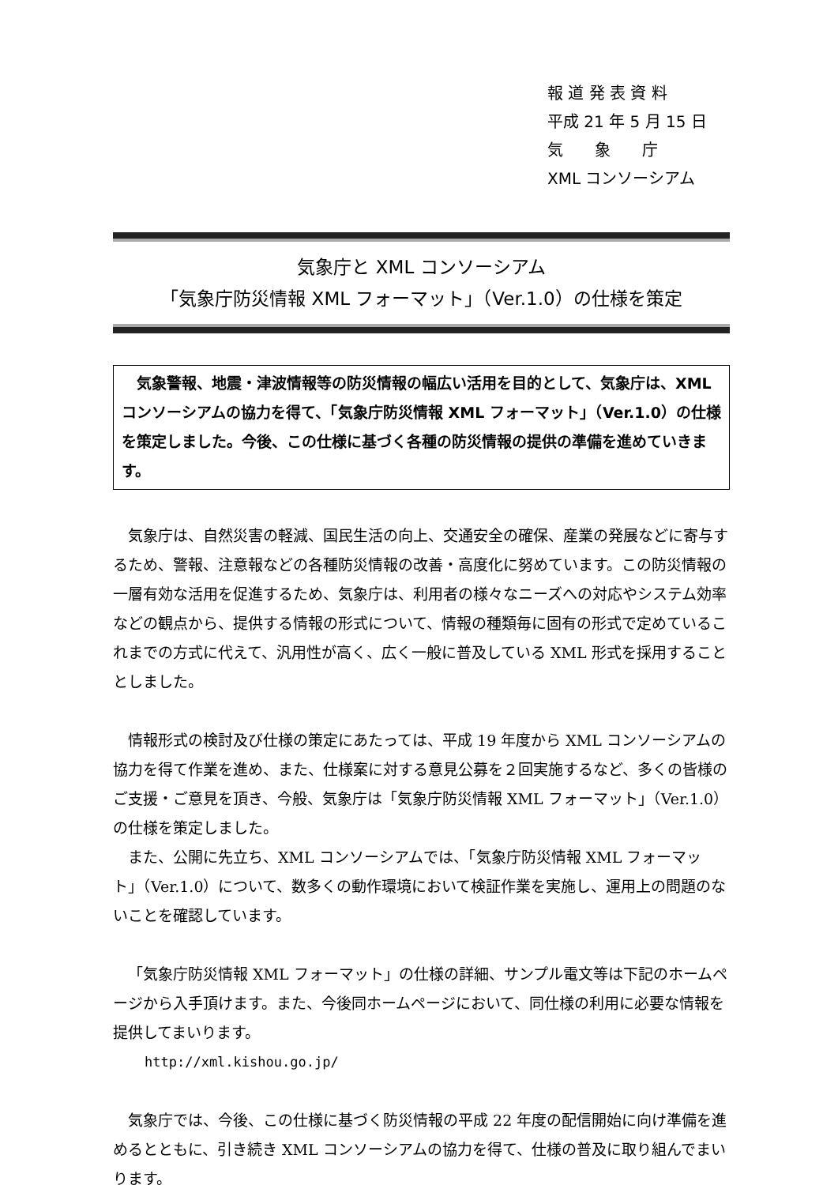報 道 発 表 資 料
平成 21 年 5 月 15 日
気　　象　　庁
XML コンソーシアム
気象庁と XML コンソーシアム
「気象庁防災情報 XML フォーマット」（Ver.1.0）の仕様を策定
　気象警報、地震・津波情報等の防災情報の幅広い活用を目的として、気象庁は、XML コンソーシアムの協力を得て、「気象庁防災情報 XML フォーマット」（Ver.1.0）の仕様を策定しました。今後、この仕様に基づく各種の防災情報の提供の準備を進めていきます。
気象庁は、自然災害の軽減、国民生活の向上、交通安全の確保、産業の発展などに寄与するため、警報、注意報などの各種防災情報の改善・高度化に努めています。この防災情報の一層有効な活用を促進するため、気象庁は、利用者の様々なニーズへの対応やシステム効率などの観点から、提供する情報の形式について、情報の種類毎に固有の形式で定めているこれまでの方式に代えて、汎用性が高く、広く一般に普及している XML 形式を採用することとしました。
情報形式の検討及び仕様の策定にあたっては、平成 19 年度から XML コンソーシアムの協力を得て作業を進め、また、仕様案に対する意見公募を２回実施するなど、多くの皆様のご支援・ご意見を頂き、今般、気象庁は「気象庁防災情報 XML フォーマット」（Ver.1.0）の仕様を策定しました。
また、公開に先立ち、XML コンソーシアムでは、「気象庁防災情報 XML フォーマット」（Ver.1.0）について、数多くの動作環境において検証作業を実施し、運用上の問題のないことを確認しています。
「気象庁防災情報 XML フォーマット」の仕様の詳細、サンプル電文等は下記のホームページから入手頂けます。また、今後同ホームページにおいて、同仕様の利用に必要な情報を提供してまいります。
http://xml.kishou.go.jp/
気象庁では、今後、この仕様に基づく防災情報の平成 22 年度の配信開始に向け準備を進めるとともに、引き続き XML コンソーシアムの協力を得て、仕様の普及に取り組んでまいります。